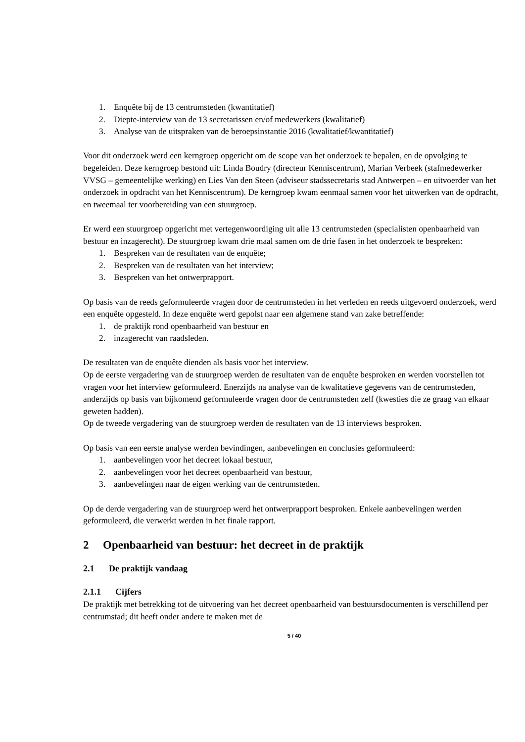1. Enquête bij de 13 centrumsteden (kwantitatief)
2. Diepte-interview van de 13 secretarissen en/of medewerkers (kwalitatief)
3. Analyse van de uitspraken van de beroepsinstantie 2016 (kwalitatief/kwantitatief)
Voor dit onderzoek werd een kerngroep opgericht om de scope van het onderzoek te bepalen, en de opvolging te begeleiden. Deze kerngroep bestond uit: Linda Boudry (directeur Kenniscentrum), Marian Verbeek (stafmedewerker VVSG – gemeentelijke werking) en Lies Van den Steen (adviseur stadssecretaris stad Antwerpen – en uitvoerder van het onderzoek in opdracht van het Kenniscentrum). De kerngroep kwam eenmaal samen voor het uitwerken van de opdracht, en tweemaal ter voorbereiding van een stuurgroep.
Er werd een stuurgroep opgericht met vertegenwoordiging uit alle 13 centrumsteden (specialisten openbaarheid van bestuur en inzagerecht). De stuurgroep kwam drie maal samen om de drie fasen in het onderzoek te bespreken:
1. Bespreken van de resultaten van de enquête;
2. Bespreken van de resultaten van het interview;
3. Bespreken van het ontwerprapport.
Op basis van de reeds geformuleerde vragen door de centrumsteden in het verleden en reeds uitgevoerd onderzoek, werd een enquête opgesteld. In deze enquête werd gepolst naar een algemene stand van zake betreffende:
1. de praktijk rond openbaarheid van bestuur en
2. inzagerecht van raadsleden.
De resultaten van de enquête dienden als basis voor het interview.
Op de eerste vergadering van de stuurgroep werden de resultaten van de enquête besproken en werden voorstellen tot vragen voor het interview geformuleerd. Enerzijds na analyse van de kwalitatieve gegevens van de centrumsteden, anderzijds op basis van bijkomend geformuleerde vragen door de centrumsteden zelf (kwesties die ze graag van elkaar geweten hadden).
Op de tweede vergadering van de stuurgroep werden de resultaten van de 13 interviews besproken.
Op basis van een eerste analyse werden bevindingen, aanbevelingen en conclusies geformuleerd:
1. aanbevelingen voor het decreet lokaal bestuur,
2. aanbevelingen voor het decreet openbaarheid van bestuur,
3. aanbevelingen naar de eigen werking van de centrumsteden.
Op de derde vergadering van de stuurgroep werd het ontwerprapport besproken. Enkele aanbevelingen werden geformuleerd, die verwerkt werden in het finale rapport.
2 Openbaarheid van bestuur: het decreet in de praktijk
2.1 De praktijk vandaag
2.1.1 Cijfers
De praktijk met betrekking tot de uitvoering van het decreet openbaarheid van bestuursdocumenten is verschillend per centrumstad; dit heeft onder andere te maken met de
5 / 40